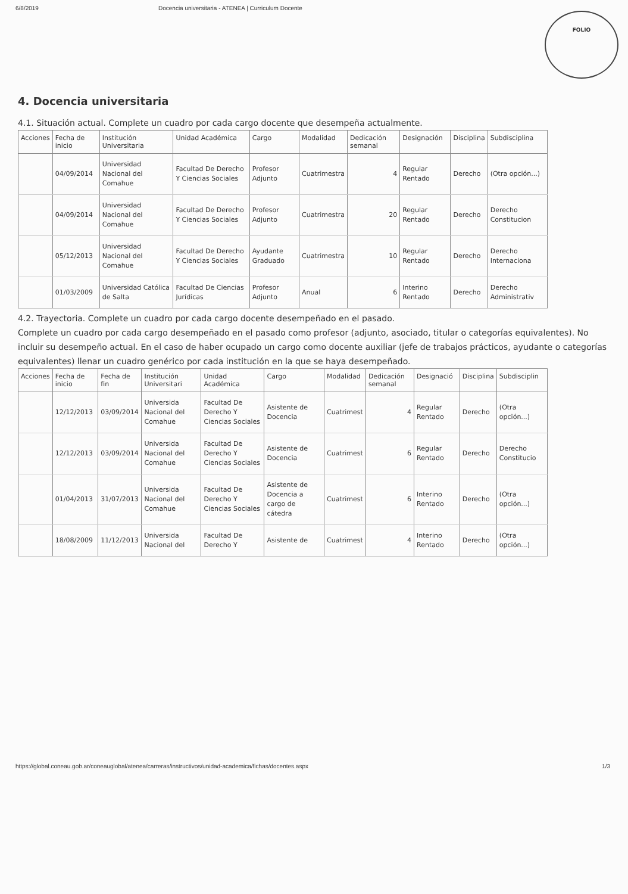6/8/2019 Docencia universitaria - ATENEA | Curriculum Docente
FOLIO
4. Docencia universitaria
4.1. Situación actual. Complete un cuadro por cada cargo docente que desempeña actualmente.
| Acciones | Fecha de inicio | Institución Universitaria | Unidad Académica | Cargo | Modalidad | Dedicación semanal | Designación | Disciplina | Subdisciplina |
| --- | --- | --- | --- | --- | --- | --- | --- | --- | --- |
| | 04/09/2014 | Universidad Nacional del Comahue | Facultad De Derecho Y Ciencias Sociales | Profesor Adjunto | Cuatrimestra | 4 | Regular Rentado | Derecho | (Otra opción...) |
| | 04/09/2014 | Universidad Nacional del Comahue | Facultad De Derecho Y Ciencias Sociales | Profesor Adjunto | Cuatrimestra | 20 | Regular Rentado | Derecho | Derecho Constitucion |
| | 05/12/2013 | Universidad Nacional del Comahue | Facultad De Derecho Y Ciencias Sociales | Ayudante Graduado | Cuatrimestra | 10 | Regular Rentado | Derecho | Derecho Internaciona |
| | 01/03/2009 | Universidad Católica de Salta | Facultad De Ciencias Jurídicas | Profesor Adjunto | Anual | 6 | Interino Rentado | Derecho | Derecho Administrativ |
4.2. Trayectoria. Complete un cuadro por cada cargo docente desempeñado en el pasado.
Complete un cuadro por cada cargo desempeñado en el pasado como profesor (adjunto, asociado, titular o categorías equivalentes). No incluir su desempeño actual. En el caso de haber ocupado un cargo como docente auxiliar (jefe de trabajos prácticos, ayudante o categorías equivalentes) llenar un cuadro genérico por cada institución en la que se haya desempeñado.
| Acciones | Fecha de inicio | Fecha de fin | Institución Universitari | Unidad Académica | Cargo | Modalidad | Dedicación semanal | Designació | Disciplina | Subdisciplin |
| --- | --- | --- | --- | --- | --- | --- | --- | --- | --- | --- |
| | 12/12/2013 | 03/09/2014 | Universida Nacional del Comahue | Facultad De Derecho Y Ciencias Sociales | Asistente de Docencia | Cuatrimest | 4 | Regular Rentado | Derecho | (Otra opción...) |
| | 12/12/2013 | 03/09/2014 | Universida Nacional del Comahue | Facultad De Derecho Y Ciencias Sociales | Asistente de Docencia | Cuatrimest | 6 | Regular Rentado | Derecho | Derecho Constitucio |
| | 01/04/2013 | 31/07/2013 | Universida Nacional del Comahue | Facultad De Derecho Y Ciencias Sociales | Asistente de Docencia a cargo de cátedra | Cuatrimest | 6 | Interino Rentado | Derecho | (Otra opción...) |
| | 18/08/2009 | 11/12/2013 | Universida Nacional del | Facultad De Derecho Y | Asistente de | Cuatrimest | 4 | Interino Rentado | Derecho | (Otra opción...) |
https://global.coneau.gob.ar/coneauglobal/atenea/carreras/instructivos/unidad-academica/fichas/docentes.aspx 1/3